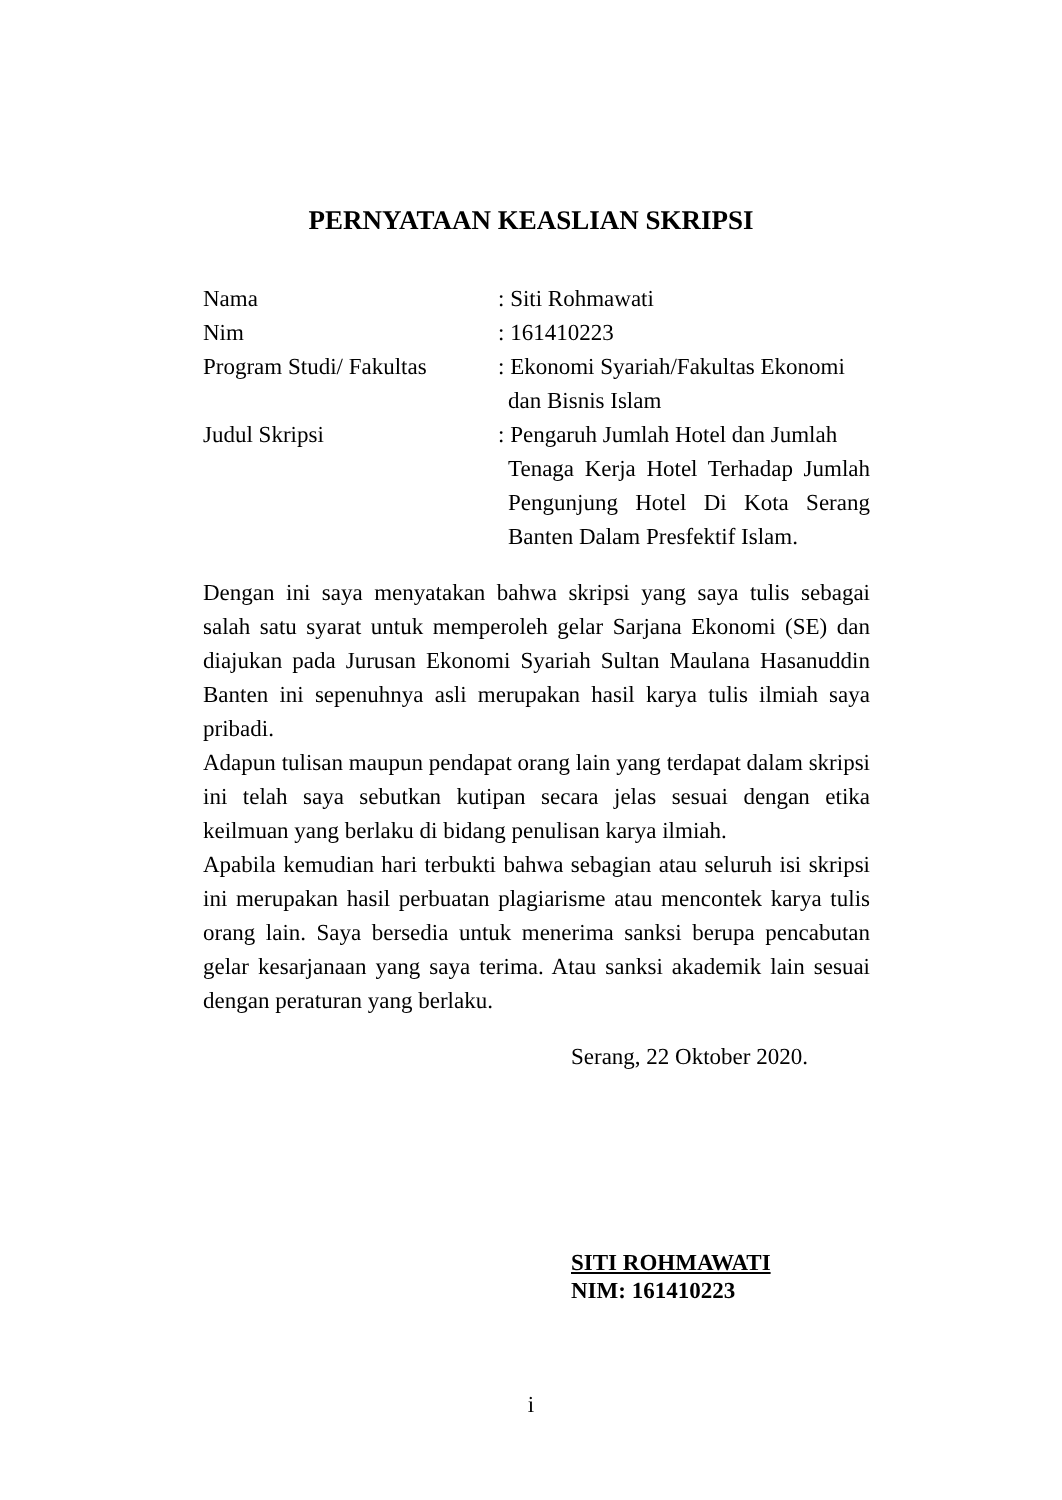PERNYATAAN KEASLIAN SKRIPSI
Nama : Siti Rohmawati
Nim : 161410223
Program Studi/ Fakultas
: Ekonomi Syariah/Fakultas Ekonomi
dan Bisnis Islam
Judul Skripsi : Pengaruh Jumlah Hotel dan Jumlah
Tenaga Kerja Hotel Terhadap Jumlah Pengunjung Hotel Di Kota Serang Banten Dalam Presfektif Islam.
Dengan ini saya menyatakan bahwa skripsi yang saya tulis sebagai salah satu syarat untuk memperoleh gelar Sarjana Ekonomi (SE) dan diajukan pada Jurusan Ekonomi Syariah Sultan Maulana Hasanuddin Banten ini sepenuhnya asli merupakan hasil karya tulis ilmiah saya pribadi.
Adapun tulisan maupun pendapat orang lain yang terdapat dalam skripsi ini telah saya sebutkan kutipan secara jelas sesuai dengan etika keilmuan yang berlaku di bidang penulisan karya ilmiah.
Apabila kemudian hari terbukti bahwa sebagian atau seluruh isi skripsi ini merupakan hasil perbuatan plagiarisme atau mencontek karya tulis orang lain. Saya bersedia untuk menerima sanksi berupa pencabutan gelar kesarjanaan yang saya terima. Atau sanksi akademik lain sesuai dengan peraturan yang berlaku.
Serang, 22 Oktober 2020.
SITI ROHMAWATI
NIM: 161410223
i